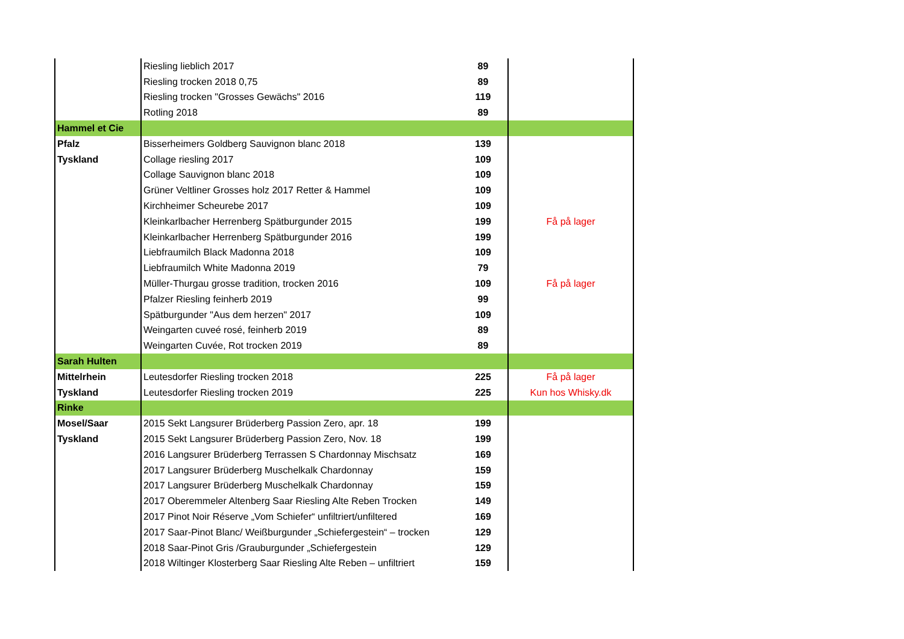| | Riesling lieblich 2017 | 89 | |
| | Riesling trocken 2018 0,75 | 89 | |
| | Riesling trocken "Grosses Gewächs" 2016 | 119 | |
| | Rotling 2018 | 89 | |
| Hammel et Cie | | | |
| Pfalz | Bisserheimers Goldberg Sauvignon blanc 2018 | 139 | |
| Tyskland | Collage riesling 2017 | 109 | |
| | Collage Sauvignon blanc 2018 | 109 | |
| | Grüner Veltliner Grosses holz 2017 Retter & Hammel | 109 | |
| | Kirchheimer Scheurebe 2017 | 109 | |
| | Kleinkarlbacher Herrenberg Spätburgunder 2015 | 199 | Få på lager |
| | Kleinkarlbacher Herrenberg Spätburgunder 2016 | 199 | |
| | Liebfraumilch Black Madonna 2018 | 109 | |
| | Liebfraumilch White Madonna 2019 | 79 | |
| | Müller-Thurgau grosse tradition, trocken 2016 | 109 | Få på lager |
| | Pfalzer Riesling feinherb 2019 | 99 | |
| | Spätburgunder "Aus dem herzen" 2017 | 109 | |
| | Weingarten cuveé rosé, feinherb 2019 | 89 | |
| | Weingarten Cuvée, Rot trocken 2019 | 89 | |
| Sarah Hulten | | | |
| Mittelrhein | Leutesdorfer Riesling trocken 2018 | 225 | Få på lager |
| Tyskland | Leutesdorfer Riesling trocken 2019 | 225 | Kun hos Whisky.dk |
| Rinke | | | |
| Mosel/Saar | 2015 Sekt Langsurer Brüderberg Passion Zero, apr. 18 | 199 | |
| Tyskland | 2015 Sekt Langsurer Brüderberg Passion Zero, Nov. 18 | 199 | |
| | 2016 Langsurer Brüderberg Terrassen S Chardonnay Mischsatz | 169 | |
| | 2017 Langsurer Brüderberg Muschelkalk Chardonnay | 159 | |
| | 2017 Langsurer Brüderberg Muschelkalk Chardonnay | 159 | |
| | 2017 Oberemmeler Altenberg Saar Riesling Alte Reben Trocken | 149 | |
| | 2017 Pinot Noir Réserve „Vom Schiefer“ unfiltriert/unfiltered | 169 | |
| | 2017 Saar-Pinot Blanc/ Weißburgunder „Schiefergestein“ – trocken | 129 | |
| | 2018 Saar-Pinot Gris /Grauburgunder „Schiefergestein | 129 | |
| | 2018 Wiltinger Klosterberg Saar Riesling Alte Reben – unfiltriert | 159 | |